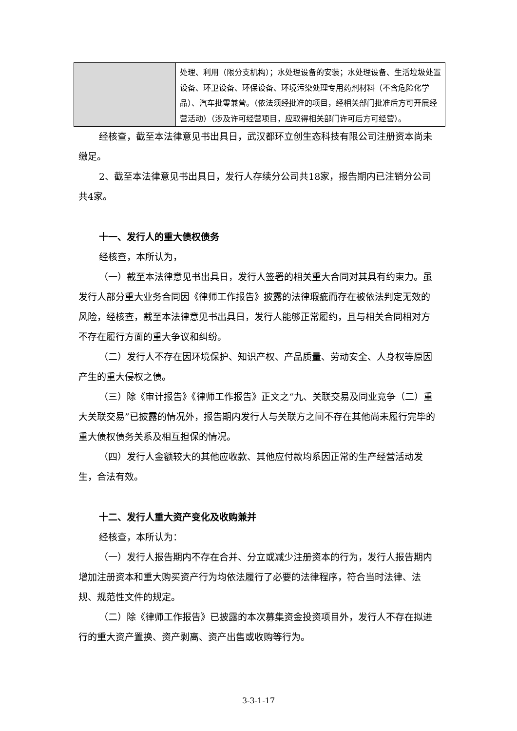| | 处理、利用（限分支机构）；水处理设备的安装；水处理设备、生活垃圾处置设备、环卫设备、环保设备、环境污染处理专用药剂材料（不含危险化学品）、汽车批零兼营。（依法须经批准的项目，经相关部门批准后方可开展经营活动）（涉及许可经营项目，应取得相关部门许可后方可经营）。 |
经核查，截至本法律意见书出具日，武汉都环立创生态科技有限公司注册资本尚未缴足。
2、截至本法律意见书出具日，发行人存续分公司共18家，报告期内已注销分公司共4家。
十一、发行人的重大债权债务
经核查，本所认为，
（一）截至本法律意见书出具日，发行人签署的相关重大合同对其具有约束力。虽发行人部分重大业务合同因《律师工作报告》披露的法律瑕疵而存在被依法判定无效的风险，经核查，截至本法律意见书出具日，发行人能够正常履约，且与相关合同相对方不存在履行方面的重大争议和纠纷。
（二）发行人不存在因环境保护、知识产权、产品质量、劳动安全、人身权等原因产生的重大侵权之债。
（三）除《审计报告》《律师工作报告》正文之“九、关联交易及同业竞争（二）重大关联交易”已披露的情况外，报告期内发行人与关联方之间不存在其他尚未履行完毕的重大债权债务关系及相互担保的情况。
（四）发行人金额较大的其他应收款、其他应付款均系因正常的生产经营活动发生，合法有效。
十二、发行人重大资产变化及收购兼并
经核查，本所认为：
（一）发行人报告期内不存在合并、分立或减少注册资本的行为，发行人报告期内增加注册资本和重大购买资产行为均依法履行了必要的法律程序，符合当时法律、法规、规范性文件的规定。
（二）除《律师工作报告》已披露的本次募集资金投资项目外，发行人不存在拟进行的重大资产置换、资产剥离、资产出售或收购等行为。
3-3-1-17